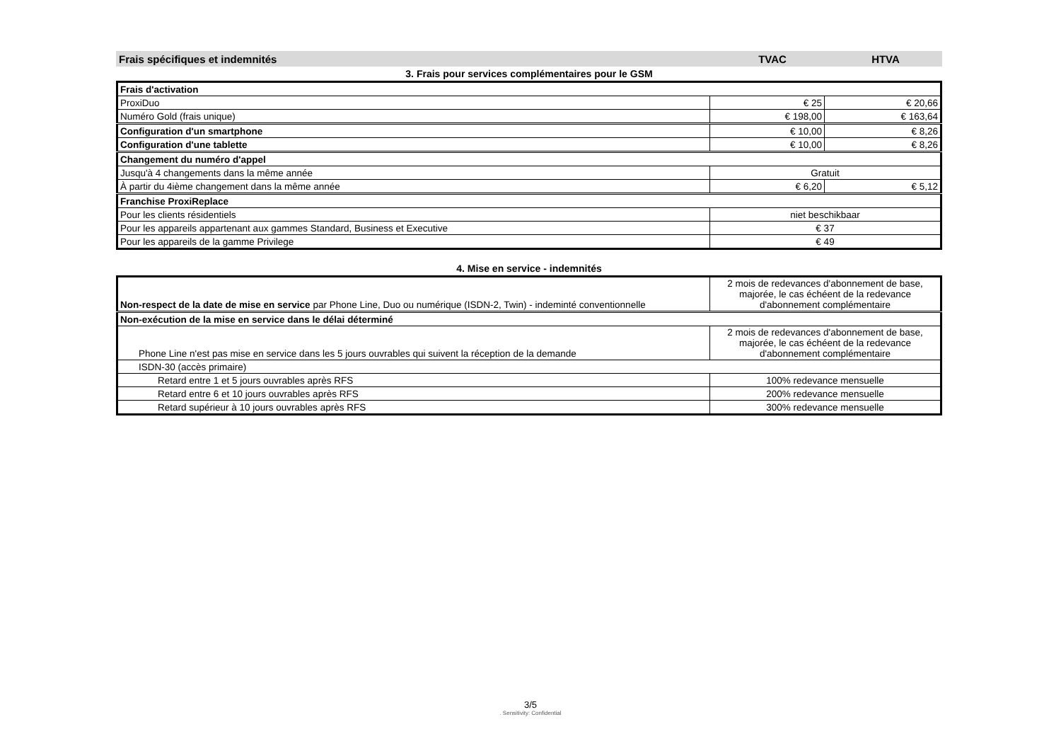Frais spécifiques et indemnités TVAC HTVA
3. Frais pour services complémentaires pour le GSM
| Frais d'activation | | |
| ProxiDuo | € 25 | € 20,66 |
| Numéro Gold (frais unique) | € 198,00 | € 163,64 |
| Configuration d'un smartphone | € 10,00 | € 8,26 |
| Configuration d'une tablette | € 10,00 | € 8,26 |
| Changement du numéro d'appel | | |
| Jusqu'à 4 changements dans la même année | Gratuit | |
| À partir du 4ième changement dans la même année | € 6,20 | € 5,12 |
| Franchise ProxiReplace | | |
| Pour les clients résidentiels | niet beschikbaar | |
| Pour les appareils appartenant aux gammes Standard, Business et Executive | € 37 | |
| Pour les appareils de la gamme Privilege | € 49 | |
4. Mise en service - indemnités
| Non-respect de la date de mise en service par Phone Line, Duo ou numérique (ISDN-2, Twin) - indeminté conventionnelle | 2 mois de redevances d'abonnement de base, majorée, le cas échéent de la redevance d'abonnement complémentaire |
| Non-exécution de la mise en service dans le délai déterminé | |
| Phone Line n'est pas mise en service dans les 5 jours ouvrables qui suivent la réception de la demande | 2 mois de redevances d'abonnement de base, majorée, le cas échéent de la redevance d'abonnement complémentaire |
| ISDN-30 (accès primaire) | |
| Retard entre 1 et 5 jours ouvrables après RFS | 100% redevance mensuelle |
| Retard entre 6 et 10 jours ouvrables après RFS | 200% redevance mensuelle |
| Retard supérieur à 10 jours ouvrables après RFS | 300% redevance mensuelle |
3/5. Sensitivity: Confidential